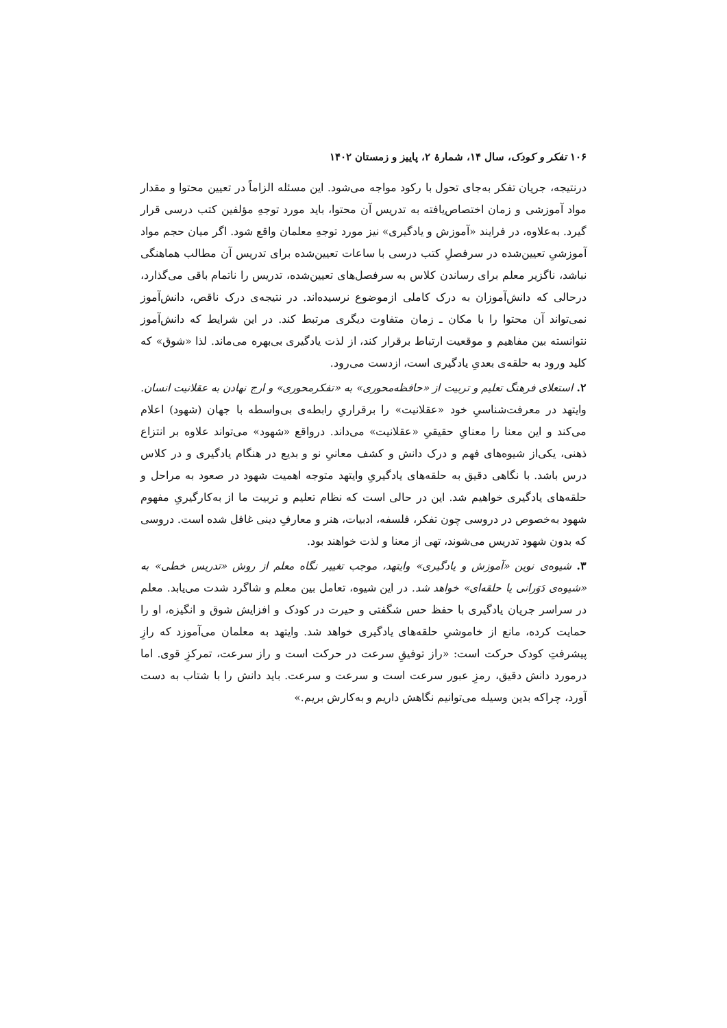۱۰۶ تفکر و کودک، سال ۱۴، شمارهٔ ۲، پاییز و زمستان ۱۴۰۲
درنتیجه، جریان تفکر به‌جای تحول با رکود مواجه می‌شود. این مسئله الزاماً در تعیین محتوا و مقدار مواد آموزشی و زمان اختصاص‌یافته به تدریس آن محتوا، باید مورد توجهِ مؤلفین کتب درسی قرار گیرد. به‌علاوه، در فرایند «آموزش و یادگیری» نیز مورد توجهِ معلمان واقع شود. اگر میان حجم مواد آموزشیِ تعیین‌شده در سرفصلِ کتب درسی با ساعات تعیین‌شده برای تدریس آن مطالب هماهنگی نباشد، ناگزیر معلم برای رساندن کلاس به سرفصل‌های تعیین‌شده، تدریس را ناتمام باقی می‌گذارد، درحالی که دانش‌آموزان به درک کاملی ازموضوع نرسیده‌اند. در نتیجه‌ی درک ناقص، دانش‌آموز نمی‌تواند آن محتوا را با مکان ـ زمان متفاوت دیگری مرتبط کند. در این شرایط که دانش‌آموز نتوانسته بین مفاهیم و موقعیت ارتباط برقرار کند، از لذت یادگیری بی‌بهره می‌ماند. لذا «شوق» که کلید ورود به حلقه‌ی بعدیِ یادگیری است، ازدست می‌رود.
۲. استعلای فرهنگ تعلیم و تربیت از «حافظه‌محوری» به «تفکرمحوری» و ارج نهادن به عقلانیت انسان. وایتهد در معرفت‌شناسیِ خود «عقلانیت» را برقراریِ رابطه‌ی بی‌واسطه با جهان (شهود) اعلام می‌کند و این معنا را معنایِ حقیقیِ «عقلانیت» می‌داند. درواقع «شهود» می‌تواند علاوه بر انتزاع ذهنی، یکی‌از شیوه‌های فهم و درک دانش و کشف معانیِ نو و بدیع در هنگام یادگیری و در کلاس درس باشد. با نگاهی دقیق به حلقه‌های یادگیریِ وایتهد متوجه اهمیت شهود در صعود به مراحل و حلقه‌های یادگیری خواهیم شد. این در حالی است که نظام تعلیم و تربیت ما از به‌کارگیریِ مفهوم شهود به‌خصوص در دروسی چون تفکر، فلسفه، ادبیات، هنر و معارفِ دینی غافل شده است. دروسی که بدون شهود تدریس می‌شوند، تهی از معنا و لذت خواهند بود.
۳. شیوه‌ی نوین «آموزش و یادگیری» وایتهد، موجب تغییر نگاه معلم از روش «تدریس خطی» به «شیوه‌ی دَوَرانی یا حلقه‌ای» خواهد شد. در این شیوه، تعامل بین معلم و شاگرد شدت می‌یابد. معلم در سراسر جریان یادگیری با حفظ حس شگفتی و حیرت در کودک و افزایش شوق و انگیزه، او را حمایت کرده، مانع از خاموشیِ حلقه‌های یادگیری خواهد شد. وایتهد به معلمان می‌آموزد که رازِ پیشرفتِ کودک حرکت است: «راز توفیقِ سرعت در حرکت است و راز سرعت، تمرکزِ قوی. اما درمورد دانش دقیق، رمزِ عبور سرعت است و سرعت و سرعت. باید دانش را با شتاب به دست آورد، چراکه بدین وسیله می‌توانیم نگاهش داریم و به‌کارش بریم.»